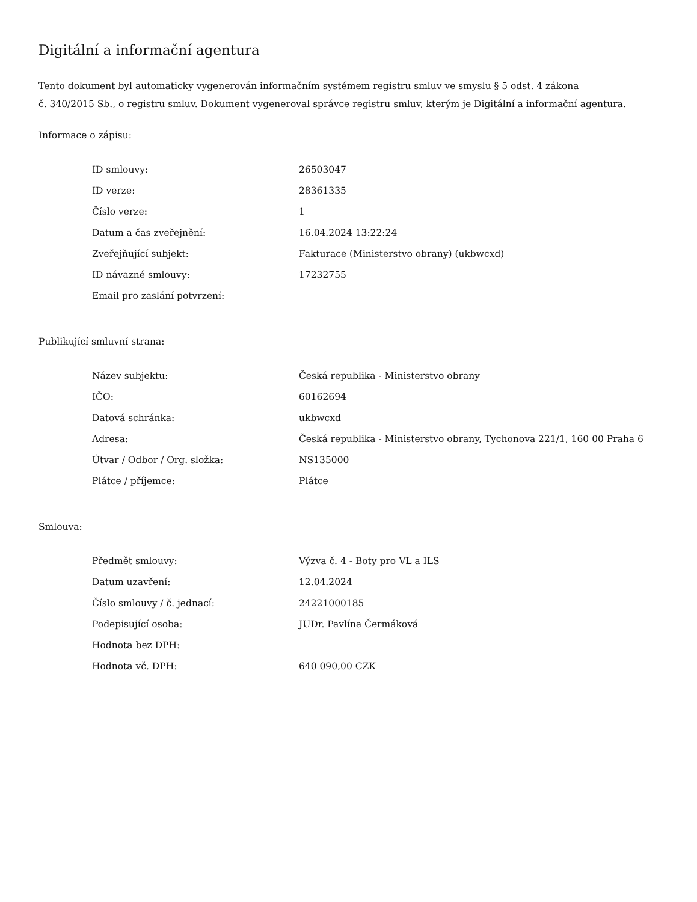Digitální a informační agentura
Tento dokument byl automaticky vygenerován informačním systémem registru smluv ve smyslu § 5 odst. 4 zákona
č. 340/2015 Sb., o registru smluv. Dokument vygeneroval správce registru smluv, kterým je Digitální a informační agentura.
Informace o zápisu:
| ID smlouvy: | 26503047 |
| ID verze: | 28361335 |
| Číslo verze: | 1 |
| Datum a čas zveřejnění: | 16.04.2024 13:22:24 |
| Zveřejňující subjekt: | Fakturace (Ministerstvo obrany) (ukbwcxd) |
| ID návazné smlouvy: | 17232755 |
| Email pro zaslání potvrzení: | |
Publikující smluvní strana:
| Název subjektu: | Česká republika - Ministerstvo obrany |
| IČO: | 60162694 |
| Datová schránka: | ukbwcxd |
| Adresa: | Česká republika - Ministerstvo obrany, Tychonova 221/1, 160 00 Praha 6 |
| Útvar / Odbor / Org. složka: | NS135000 |
| Plátce / příjemce: | Plátce |
Smlouva:
| Předmět smlouvy: | Výzva č. 4 - Boty pro VL a ILS |
| Datum uzavření: | 12.04.2024 |
| Číslo smlouvy / č. jednací: | 24221000185 |
| Podepisující osoba: | JUDr. Pavlína Čermáková |
| Hodnota bez DPH: | |
| Hodnota vč. DPH: | 640 090,00 CZK |